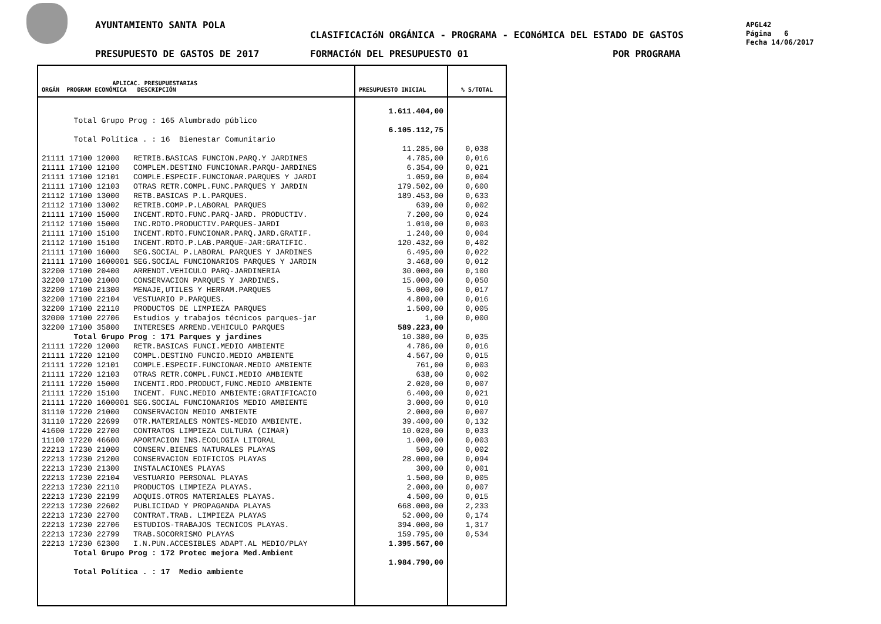AYUNTAMIENTO SANTA POLA
CLASIFICACIóN ORGÁNICA - PROGRAMA - ECONóMICA DEL ESTADO DE GASTOS
PRESUPUESTO DE GASTOS DE 2017 FORMACIóN DEL PRESUPUESTO 01 POR PROGRAMA
APGL42
Página 6
Fecha 14/06/2017
| APLICAC. PRESUPUESTARIAS ORGÁN PROGRAM ECONÓMICA DESCRIPCIÓN | PRESUPUESTO INICIAL | % S/TOTAL |
| --- | --- | --- |
| Total Grupo Prog : 165 Alumbrado público Total Política . : 16 Bienestar Comunitario 21111 17100 12000 RETRIB.BASICAS FUNCION.PARQ.Y JARDINES 21111 17100 12100 COMPLEM.DESTINO FUNCIONAR.PARQU-JARDINES 21111 17100 12101 COMPLE.ESPECIF.FUNCIONAR.PARQUES Y JARDI 21111 17100 12103 OTRAS RETR.COMPL.FUNC.PARQUES Y JARDIN 21112 17100 13000 RETB.BASICAS P.L.PARQUES. 21112 17100 13002 RETRIB.COMP.P.LABORAL PARQUES 21111 17100 15000 INCENT.RDTO.FUNC.PARQ-JARD. PRODUCTIV. 21112 17100 15000 INC.RDTO.PRODUCTIV.PARQUES-JARDI 21111 17100 15100 INCENT.RDTO.FUNCIONAR.PARQ.JARD.GRATIF. 21112 17100 15100 INCENT.RDTO.P.LAB.PARQUE-JAR:GRATIFIC. 21111 17100 16000 SEG.SOCIAL P.LABORAL PARQUES Y JARDINES 21111 17100 1600001 SEG.SOCIAL FUNCIONARIOS PARQUES Y JARDIN 32200 17100 20400 ARRENDT.VEHICULO PARQ-JARDINERIA 32200 17100 21000 CONSERVACION PARQUES Y JARDINES. 32200 17100 21300 MENAJE,UTILES Y HERRAM.PARQUES 32200 17100 22104 VESTUARIO P.PARQUES. 32200 17100 22110 PRODUCTOS DE LIMPIEZA PARQUES 32000 17100 22706 Estudios y trabajos técnicos parques-jar 32200 17100 35800 INTERESES ARREND.VEHICULO PARQUES Total Grupo Prog : 171 Parques y jardines 21111 17220 12000 RETR.BASICAS FUNCI.MEDIO AMBIENTE 21111 17220 12100 COMPL.DESTINO FUNCIO.MEDIO AMBIENTE 21111 17220 12101 COMPLE.ESPECIF.FUNCIONAR.MEDIO AMBIENTE 21111 17220 12103 OTRAS RETR.COMPL.FUNCI.MEDIO AMBIENTE 21111 17220 15000 INCENTI.RDO.PRODUCT,FUNC.MEDIO AMBIENTE 21111 17220 15100 INCENT. FUNC.MEDIO AMBIENTE:GRATIFICACIO 21111 17220 1600001 SEG.SOCIAL FUNCIONARIOS MEDIO AMBIENTE 31110 17220 21000 CONSERVACION MEDIO AMBIENTE 31110 17220 22699 OTR.MATERIALES MONTES-MEDIO AMBIENTE. 41600 17220 22700 CONTRATOS LIMPIEZA CULTURA (CIMAR) 11100 17220 46600 APORTACION INS.ECOLOGIA LITORAL 22213 17230 21000 CONSERV.BIENES NATURALES PLAYAS 22213 17230 21200 CONSERVACION EDIFICIOS PLAYAS 22213 17230 21300 INSTALACIONES PLAYAS 22213 17230 22104 VESTUARIO PERSONAL PLAYAS 22213 17230 22110 PRODUCTOS LIMPIEZA PLAYAS. 22213 17230 22199 ADQUIS.OTROS MATERIALES PLAYAS. 22213 17230 22602 PUBLICIDAD Y PROPAGANDA PLAYAS 22213 17230 22700 CONTRAT.TRAB. LIMPIEZA PLAYAS 22213 17230 22706 ESTUDIOS-TRABAJOS TECNICOS PLAYAS. 22213 17230 22799 TRAB.SOCORRISMO PLAYAS 22213 17230 62300 I.N.PUN.ACCESIBLES ADAPT.AL MEDIO/PLAY Total Grupo Prog : 172 Protec mejora Med.Ambient Total Política . : 17 Medio ambiente | 1.611.404,00 6.105.112,75 11.285,00 4.785,00 6.354,00 1.059,00 179.502,00 189.453,00 639,00 7.200,00 1.010,00 1.240,00 120.432,00 6.495,00 3.468,00 30.000,00 15.000,00 5.000,00 4.800,00 1.500,00 1,00 589.223,00 10.380,00 4.786,00 4.567,00 761,00 638,00 2.020,00 6.400,00 3.000,00 2.000,00 39.400,00 10.020,00 1.000,00 500,00 28.000,00 300,00 1.500,00 2.000,00 4.500,00 668.000,00 52.000,00 394.000,00 159.795,00 1.395.567,00 1.984.790,00 | 0,038 0,016 0,021 0,004 0,600 0,633 0,002 0,024 0,003 0,004 0,402 0,022 0,012 0,100 0,050 0,017 0,016 0,005 0,000 0,035 0,016 0,015 0,003 0,002 0,007 0,021 0,010 0,007 0,132 0,033 0,003 0,002 0,094 0,001 0,005 0,007 0,015 2,233 0,174 1,317 0,534 |